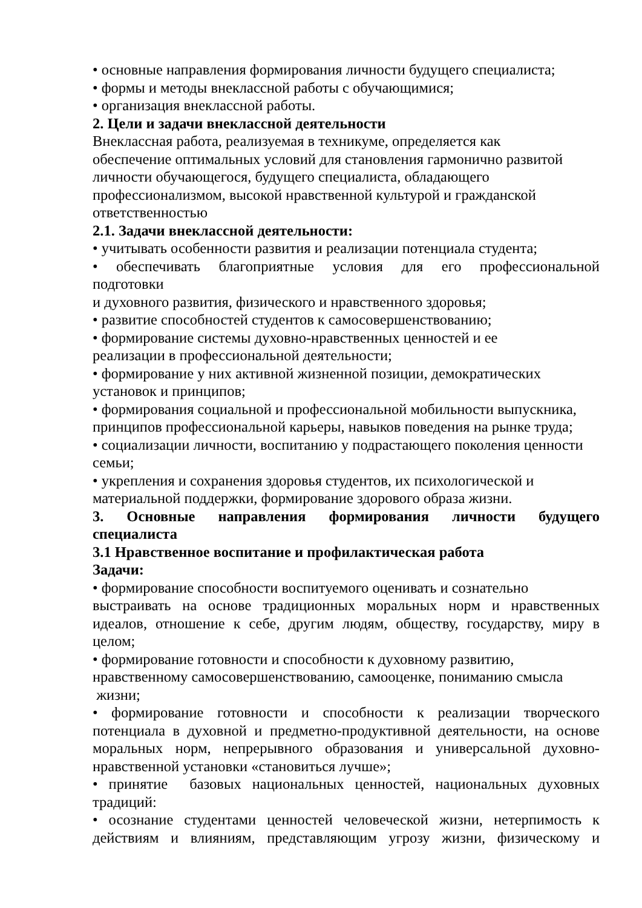• основные направления формирования личности будущего специалиста;
• формы и методы внеклассной работы с обучающимися;
• организация внеклассной работы.
2. Цели и задачи внеклассной деятельности
Внеклассная работа, реализуемая в техникуме, определяется как
обеспечение оптимальных условий для становления гармонично развитой
личности обучающегося, будущего специалиста, обладающего
профессионализмом, высокой нравственной культурой и гражданской
ответственностью
2.1. Задачи внеклассной деятельности:
• учитывать особенности развития и реализации потенциала студента;
• обеспечивать благоприятные условия для его профессиональной подготовки
и духовного развития, физического и нравственного здоровья;
• развитие способностей студентов к самосовершенствованию;
• формирование системы духовно-нравственных ценностей и ее
реализации в профессиональной деятельности;
• формирование у них активной жизненной позиции, демократических
установок и принципов;
• формирования социальной и профессиональной мобильности выпускника,
принципов профессиональной карьеры, навыков поведения на рынке труда;
• социализации личности, воспитанию у подрастающего поколения ценности
семьи;
• укрепления и сохранения здоровья студентов, их психологической и
материальной поддержки, формирование здорового образа жизни.
3. Основные направления формирования личности будущего специалиста
3.1 Нравственное воспитание и профилактическая работа
Задачи:
• формирование способности воспитуемого оценивать и сознательно
выстраивать на основе традиционных моральных норм и нравственных идеалов, отношение к себе, другим людям, обществу, государству, миру в целом;
• формирование готовности и способности к духовному развитию,
нравственному самосовершенствованию, самооценке, пониманию смысла
жизни;
• формирование готовности и способности к реализации творческого потенциала в духовной и предметно-продуктивной деятельности, на основе моральных норм, непрерывного образования и универсальной духовно-нравственной установки «становиться лучше»;
• принятие базовых национальных ценностей, национальных духовных традиций:
• осознание студентами ценностей человеческой жизни, нетерпимость к действиям и влияниям, представляющим угрозу жизни, физическому и